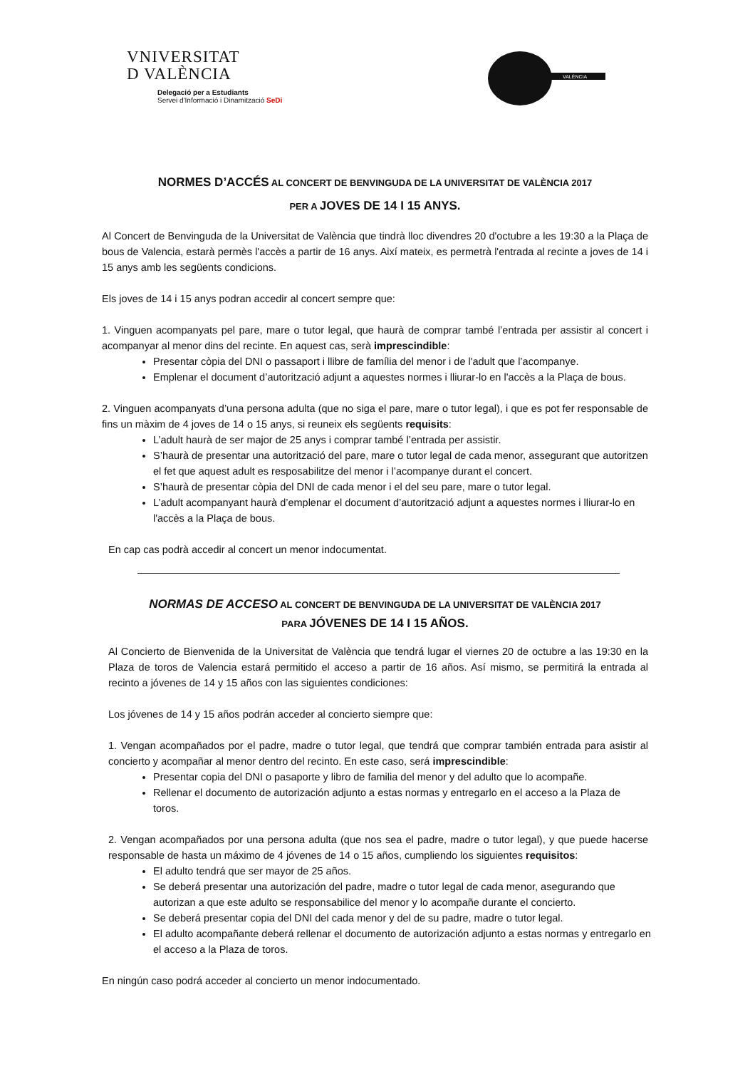VNIVERSITAT
D VALÈNCIA
Delegació per a Estudiants
Servei d'Informació i Dinamització SeDi
VALÈNCIA
NORMES D’ACCÉS AL CONCERT DE BENVINGUDA DE LA UNIVERSITAT DE VALÈNCIA 2017
PER A JOVES DE 14 I 15 ANYS.
Al Concert de Benvinguda de la Universitat de València que tindrà lloc divendres 20 d'octubre a les 19:30 a la Plaça de bous de Valencia, estarà permès l'accès a partir de 16 anys. Així mateix, es permetrà l'entrada al recinte a joves de 14 i 15 anys amb les següents condicions.
Els joves de 14 i 15 anys podran accedir al concert sempre que:
1. Vinguen acompanyats pel pare, mare o tutor legal, que haurà de comprar també l’entrada per assistir al concert i acompanyar al menor dins del recinte. En aquest cas, serà imprescindible:
Presentar còpia del DNI o passaport i llibre de família del menor i de l'adult que l’acompanye.
Emplenar el document d’autorització adjunt a aquestes normes i lliurar-lo en l'accès a la Plaça de bous.
2. Vinguen acompanyats d’una persona adulta (que no siga el pare, mare o tutor legal), i que es pot fer responsable de fins un màxim de 4 joves de 14 o 15 anys, si reuneix els següents requisits:
L’adult haurà de ser major de 25 anys i comprar també l’entrada per assistir.
S’haurà de presentar una autorització del pare, mare o tutor legal de cada menor, assegurant que autoritzen el fet que aquest adult es resposabilitze del menor i l’acompanye durant el concert.
S’haurà de presentar còpia del DNI de cada menor i el del seu pare, mare o tutor legal.
L’adult acompanyant haurà d’emplenar el document d’autorització adjunt a aquestes normes i lliurar-lo en l'accès a la Plaça de bous.
En cap cas podrà accedir al concert un menor indocumentat.
NORMAS DE ACCESO AL CONCERT DE BENVINGUDA DE LA UNIVERSITAT DE VALÈNCIA 2017
PARA JÓVENES DE 14 I 15 AÑOS.
Al Concierto de Bienvenida de la Universitat de València que tendrá lugar el viernes 20 de octubre a las 19:30 en la Plaza de toros de Valencia estará permitido el acceso a partir de 16 años. Así mismo, se permitirá la entrada al recinto a jóvenes de 14 y 15 años con las siguientes condiciones:
Los jóvenes de 14 y 15 años podrán acceder al concierto siempre que:
1. Vengan acompañados por el padre, madre o tutor legal, que tendrá que comprar también entrada para asistir al concierto y acompañar al menor dentro del recinto. En este caso, será imprescindible:
Presentar copia del DNI o pasaporte y libro de familia del menor y del adulto que lo acompañe.
Rellenar el documento de autorización adjunto a estas normas y entregarlo en el acceso a la Plaza de toros.
2. Vengan acompañados por una persona adulta (que nos sea el padre, madre o tutor legal), y que puede hacerse responsable de hasta un máximo de 4 jóvenes de 14 o 15 años, cumpliendo los siguientes requisitos:
El adulto tendrá que ser mayor de 25 años.
Se deberá presentar una autorización del padre, madre o tutor legal de cada menor, asegurando que autorizan a que este adulto se responsabilice del menor y lo acompañe durante el concierto.
Se deberá presentar copia del DNI del cada menor y del de su padre, madre o tutor legal.
El adulto acompañante deberá rellenar el documento de autorización adjunto a estas normas y entregarlo en el acceso a la Plaza de toros.
En ningún caso podrá acceder al concierto un menor indocumentado.